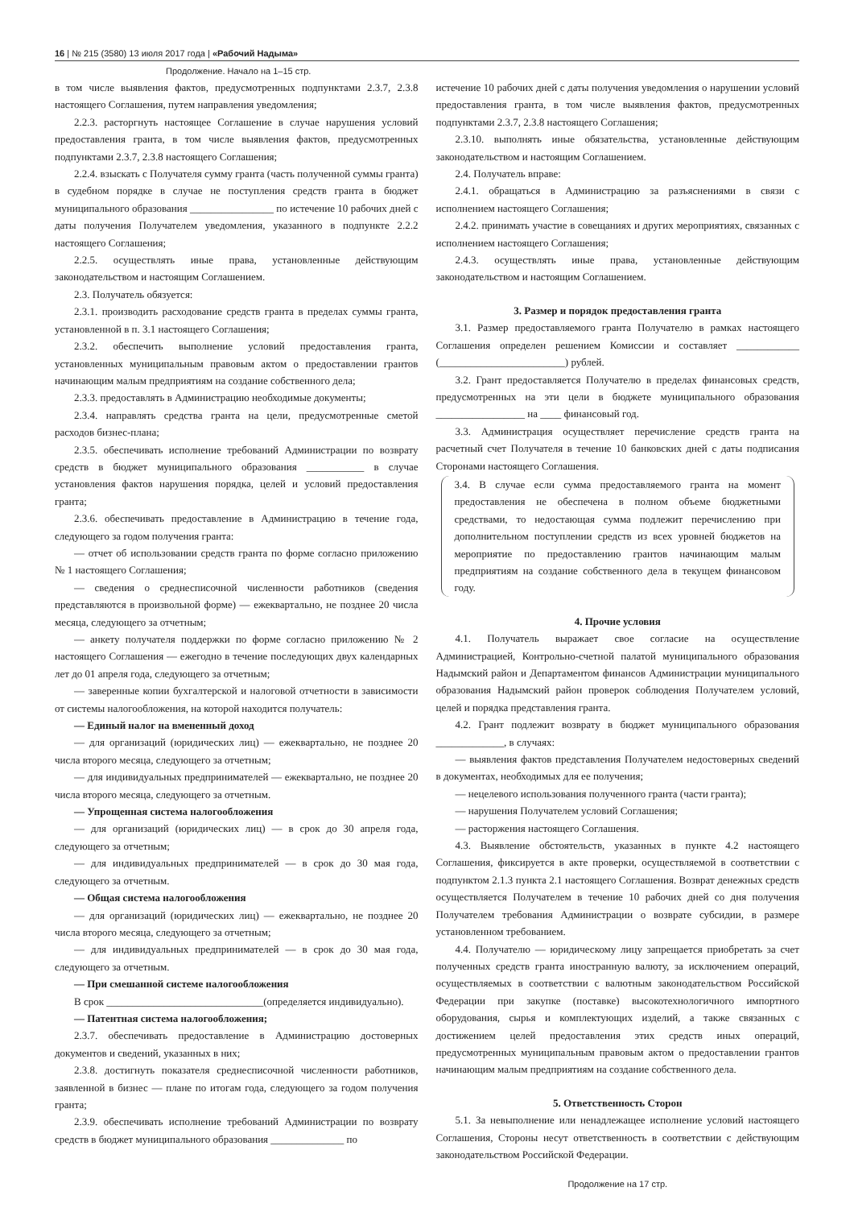16 | № 215 (3580) 13 июля 2017 года | «Рабочий Надыма»
Продолжение. Начало на 1–15 стр.
в том числе выявления фактов, предусмотренных подпунктами 2.3.7, 2.3.8 настоящего Соглашения, путем направления уведомления;
2.2.3. расторгнуть настоящее Соглашение в случае нарушения условий предоставления гранта, в том числе выявления фактов, предусмотренных подпунктами 2.3.7, 2.3.8 настоящего Соглашения;
2.2.4. взыскать с Получателя сумму гранта (часть полученной суммы гранта) в судебном порядке в случае не поступления средств гранта в бюджет муниципального образования ________________ по истечение 10 рабочих дней с даты получения Получателем уведомления, указанного в подпункте 2.2.2 настоящего Соглашения;
2.2.5. осуществлять иные права, установленные действующим законодательством и настоящим Соглашением.
2.3. Получатель обязуется:
2.3.1. производить расходование средств гранта в пределах суммы гранта, установленной в п. 3.1 настоящего Соглашения;
2.3.2. обеспечить выполнение условий предоставления гранта, установленных муниципальным правовым актом о предоставлении грантов начинающим малым предприятиям на создание собственного дела;
2.3.3. предоставлять в Администрацию необходимые документы;
2.3.4. направлять средства гранта на цели, предусмотренные сметой расходов бизнес-плана;
2.3.5. обеспечивать исполнение требований Администрации по возврату средств в бюджет муниципального образования ___________ в случае установления фактов нарушения порядка, целей и условий предоставления гранта;
2.3.6. обеспечивать предоставление в Администрацию в течение года, следующего за годом получения гранта:
— отчет об использовании средств гранта по форме согласно приложению № 1 настоящего Соглашения;
— сведения о среднесписочной численности работников (сведения представляются в произвольной форме) — ежеквартально, не позднее 20 числа месяца, следующего за отчетным;
— анкету получателя поддержки по форме согласно приложению № 2 настоящего Соглашения — ежегодно в течение последующих двух календарных лет до 01 апреля года, следующего за отчетным;
— заверенные копии бухгалтерской и налоговой отчетности в зависимости от системы налогообложения, на которой находится получатель:
— Единый налог на вмененный доход
— для организаций (юридических лиц) — ежеквартально, не позднее 20 числа второго месяца, следующего за отчетным;
— для индивидуальных предпринимателей — ежеквартально, не позднее 20 числа второго месяца, следующего за отчетным.
— Упрощенная система налогообложения
— для организаций (юридических лиц) — в срок до 30 апреля года, следующего за отчетным;
— для индивидуальных предпринимателей — в срок до 30 мая года, следующего за отчетным.
— Общая система налогообложения
— для организаций (юридических лиц) — ежеквартально, не позднее 20 числа второго месяца, следующего за отчетным;
— для индивидуальных предпринимателей — в срок до 30 мая года, следующего за отчетным.
— При смешанной системе налогообложения
В срок ______________________________(определяется индивидуально).
— Патентная система налогообложения;
2.3.7. обеспечивать предоставление в Администрацию достоверных документов и сведений, указанных в них;
2.3.8. достигнуть показателя среднесписочной численности работников, заявленной в бизнес — плане по итогам года, следующего за годом получения гранта;
2.3.9. обеспечивать исполнение требований Администрации по возврату средств в бюджет муниципального образования ______________ по
истечение 10 рабочих дней с даты получения уведомления о нарушении условий предоставления гранта, в том числе выявления фактов, предусмотренных подпунктами 2.3.7, 2.3.8 настоящего Соглашения;
2.3.10. выполнять иные обязательства, установленные действующим законодательством и настоящим Соглашением.
2.4. Получатель вправе:
2.4.1. обращаться в Администрацию за разъяснениями в связи с исполнением настоящего Соглашения;
2.4.2. принимать участие в совещаниях и других мероприятиях, связанных с исполнением настоящего Соглашения;
2.4.3. осуществлять иные права, установленные действующим законодательством и настоящим Соглашением.
3. Размер и порядок предоставления гранта
3.1. Размер предоставляемого гранта Получателю в рамках настоящего Соглашения определен решением Комиссии и составляет ____________ (________________________) рублей.
3.2. Грант предоставляется Получателю в пределах финансовых средств, предусмотренных на эти цели в бюджете муниципального образования _________________ на ____ финансовый год.
3.3. Администрация осуществляет перечисление средств гранта на расчетный счет Получателя в течение 10 банковских дней с даты подписания Сторонами настоящего Соглашения.
3.4. В случае если сумма предоставляемого гранта на момент предоставления не обеспечена в полном объеме бюджетными средствами, то недостающая сумма подлежит перечислению при дополнительном поступлении средств из всех уровней бюджетов на мероприятие по предоставлению грантов начинающим малым предприятиям на создание собственного дела в текущем финансовом году.
4. Прочие условия
4.1. Получатель выражает свое согласие на осуществление Администрацией, Контрольно-счетной палатой муниципального образования Надымский район и Департаментом финансов Администрации муниципального образования Надымский район проверок соблюдения Получателем условий, целей и порядка представления гранта.
4.2. Грант подлежит возврату в бюджет муниципального образования _____________, в случаях:
— выявления фактов представления Получателем недостоверных сведений в документах, необходимых для ее получения;
— нецелевого использования полученного гранта (части гранта);
— нарушения Получателем условий Соглашения;
— расторжения настоящего Соглашения.
4.3. Выявление обстоятельств, указанных в пункте 4.2 настоящего Соглашения, фиксируется в акте проверки, осуществляемой в соответствии с подпунктом 2.1.3 пункта 2.1 настоящего Соглашения. Возврат денежных средств осуществляется Получателем в течение 10 рабочих дней со дня получения Получателем требования Администрации о возврате субсидии, в размере установленном требованием.
4.4. Получателю — юридическому лицу запрещается приобретать за счет полученных средств гранта иностранную валюту, за исключением операций, осуществляемых в соответствии с валютным законодательством Российской Федерации при закупке (поставке) высокотехнологичного импортного оборудования, сырья и комплектующих изделий, а также связанных с достижением целей предоставления этих средств иных операций, предусмотренных муниципальным правовым актом о предоставлении грантов начинающим малым предприятиям на создание собственного дела.
5. Ответственность Сторон
5.1. За невыполнение или ненадлежащее исполнение условий настоящего Соглашения, Стороны несут ответственность в соответствии с действующим законодательством Российской Федерации.
Продолжение на 17 стр.